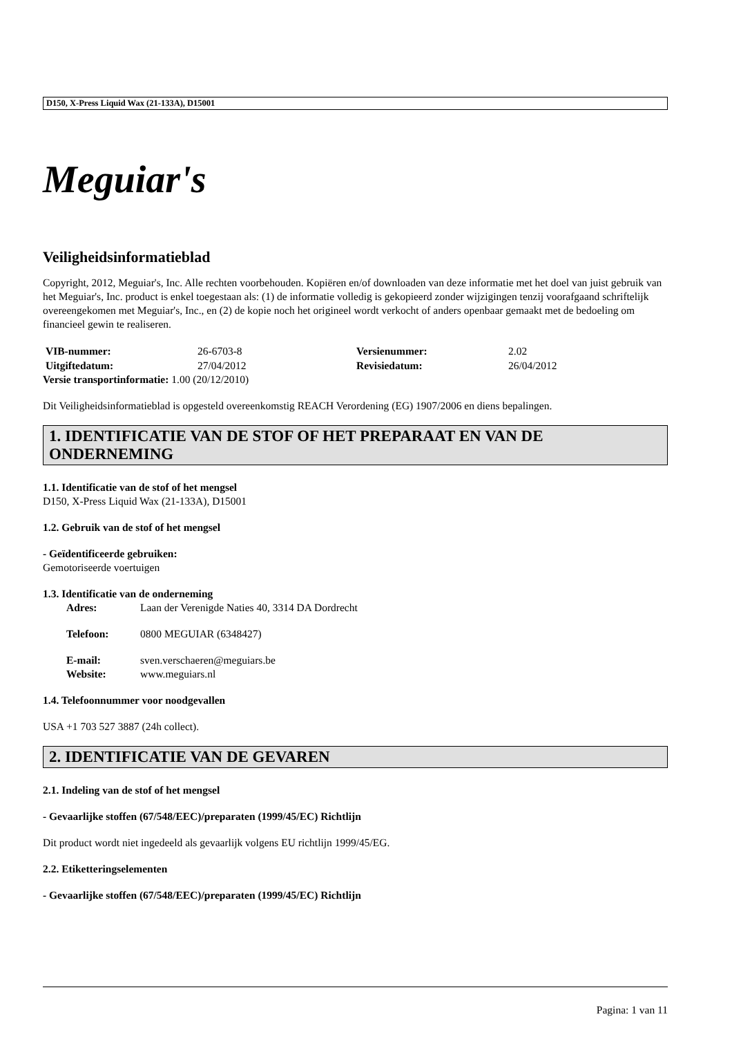D150, X-Press Liquid Wax (21-133A), D15001
Meguiar's
Veiligheidsinformatieblad
Copyright, 2012, Meguiar's, Inc. Alle rechten voorbehouden. Kopiëren en/of downloaden van deze informatie met het doel van juist gebruik van het Meguiar's, Inc. product is enkel toegestaan als: (1) de informatie volledig is gekopieerd zonder wijzigingen tenzij voorafgaand schriftelijk overeengekomen met Meguiar's, Inc., en (2) de kopie noch het origineel wordt verkocht of anders openbaar gemaakt met de bedoeling om financieel gewin te realiseren.
VIB-nummer: 26-6703-8 Versienummer: 2.02 Uitgiftedatum: 27/04/2012 Revisiedatum: 26/04/2012
Versie transportinformatie: 1.00 (20/12/2010)
Dit Veiligheidsinformatieblad is opgesteld overeenkomstig REACH Verordening (EG) 1907/2006 en diens bepalingen.
1. IDENTIFICATIE VAN DE STOF OF HET PREPARAAT EN VAN DE ONDERNEMING
1.1. Identificatie van de stof of het mengsel
D150, X-Press Liquid Wax (21-133A), D15001
1.2. Gebruik van de stof of het mengsel
- Geïdentificeerde gebruiken:
Gemotoriseerde voertuigen
1.3. Identificatie van de onderneming
Adres: Laan der Verenigde Naties 40, 3314 DA Dordrecht
Telefoon: 0800 MEGUIAR (6348427)
E-mail: sven.verschaeren@meguiars.be Website: www.meguiars.nl
1.4. Telefoonnummer voor noodgevallen
USA +1 703 527 3887 (24h collect).
2. IDENTIFICATIE VAN DE GEVAREN
2.1. Indeling van de stof of het mengsel
- Gevaarlijke stoffen (67/548/EEC)/preparaten (1999/45/EC) Richtlijn
Dit product wordt niet ingedeeld als gevaarlijk volgens EU richtlijn 1999/45/EG.
2.2. Etiketteringselementen
- Gevaarlijke stoffen (67/548/EEC)/preparaten (1999/45/EC) Richtlijn
Pagina: 1 van 11